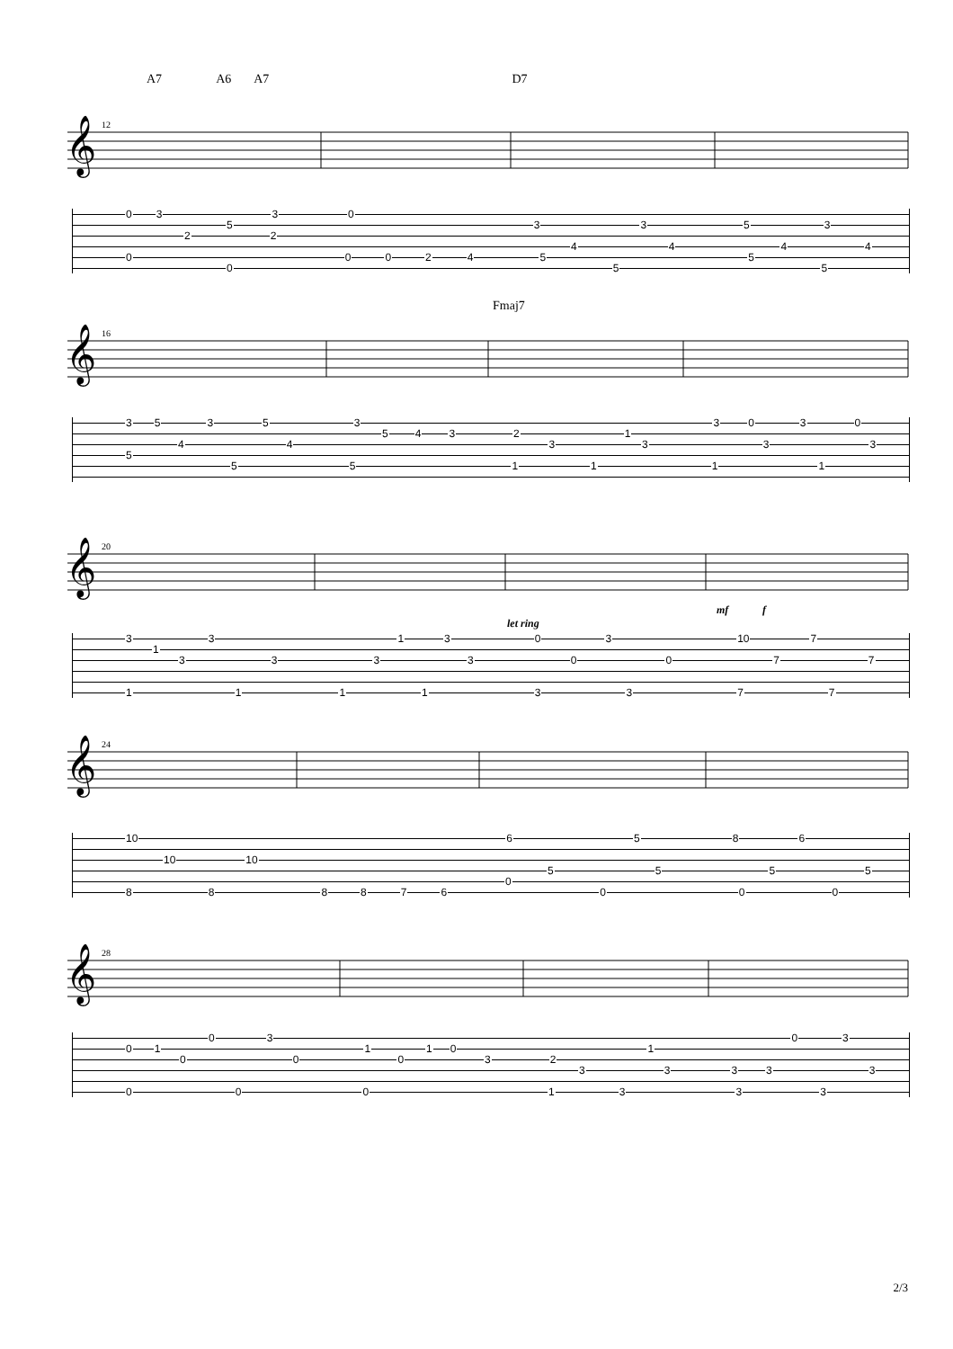A7 A6 A7 D7
12
𝄞
0330
53353
22
4444
0002455
055
Fmaj7
16
𝄞
353533030
54321
443333
5
551111
20
𝄞
mf
f
let ring
331303 10 7
1
33330077
11113377
24
𝄞
10 6586
10 10
5555
0
888876000
28
𝄞
0303
011101
00032
33333
0001333
2/3